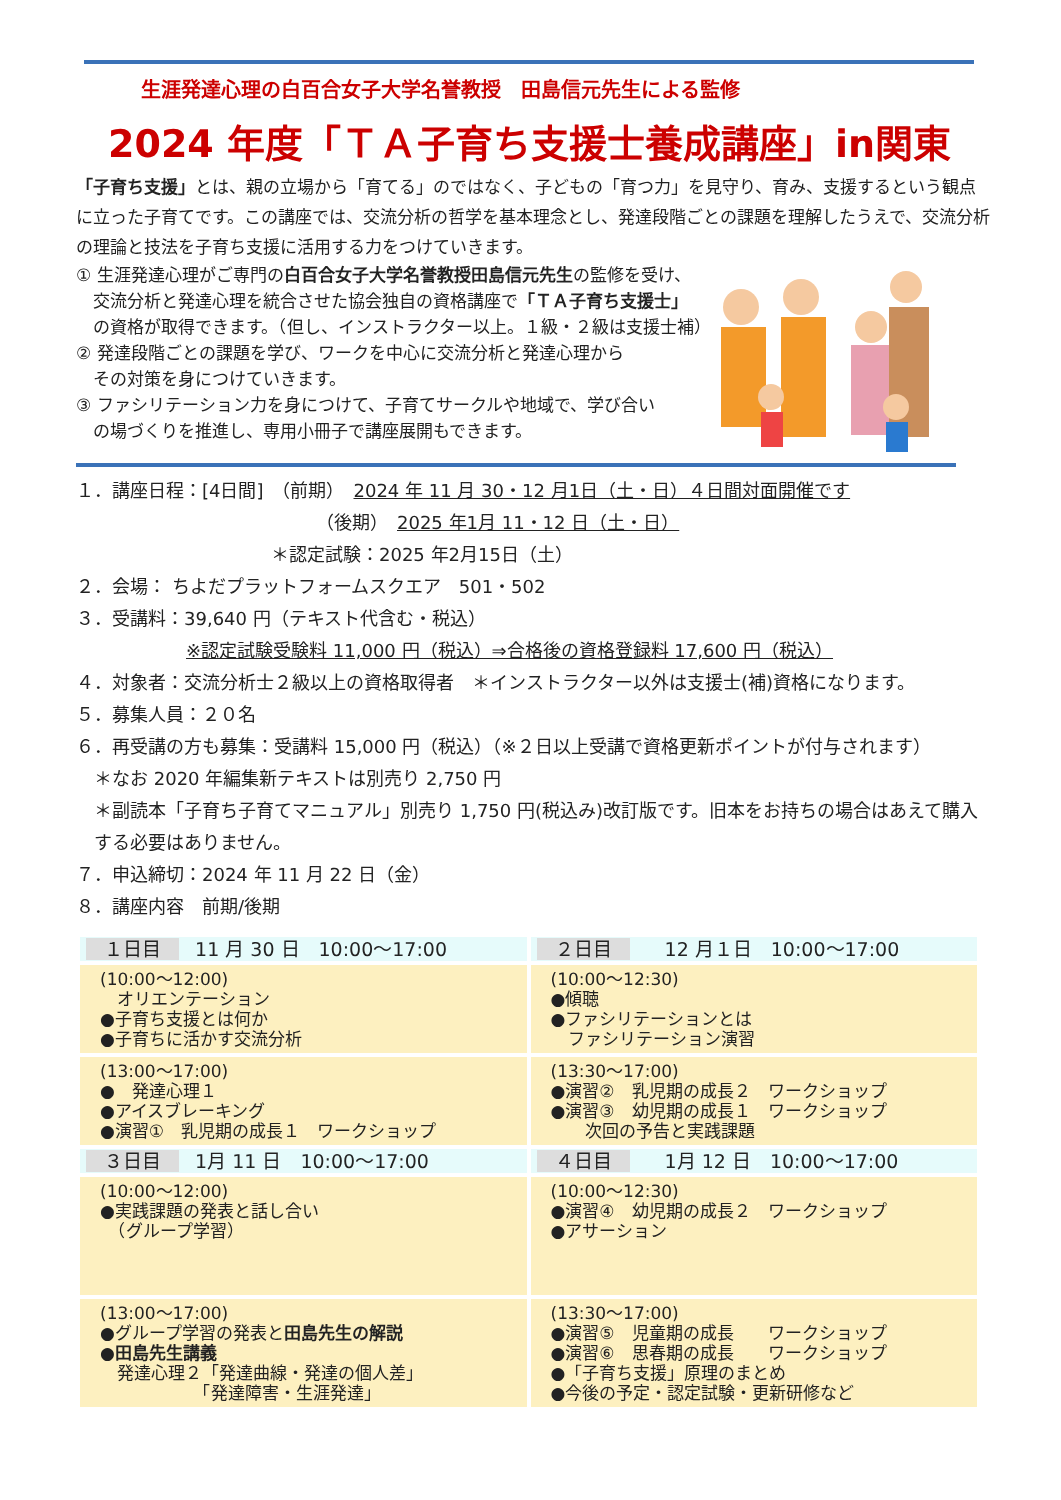生涯発達心理の白百合女子大学名誉教授　田島信元先生による監修
2024 年度「ＴＡ子育ち支援士養成講座」in関東
「子育ち支援」とは、親の立場から「育てる」のではなく、子どもの「育つ力」を見守り、育み、支援するという観点に立った子育てです。この講座では、交流分析の哲学を基本理念とし、発達段階ごとの課題を理解したうえで、交流分析の理論と技法を子育ち支援に活用する力をつけていきます。
① 生涯発達心理がご専門の白百合女子大学名誉教授田島信元先生の監修を受け、
　交流分析と発達心理を統合させた協会独自の資格講座で「ＴＡ子育ち支援士」
　の資格が取得できます。（但し、インストラクター以上。１級・２級は支援士補）
② 発達段階ごとの課題を学び、ワークを中心に交流分析と発達心理から
　その対策を身につけていきます。
③ ファシリテーション力を身につけて、子育てサークルや地域で、学び合い
　の場づくりを推進し、専用小冊子で講座展開もできます。
１．講座日程：[4日間]　（前期）　2024 年 11 月 30・12 月1日（土・日）４日間対面開催です
（後期）　2025 年1月 11・12 日（土・日）
＊認定試験：2025 年2月15日（土）
２．会場： ちよだプラットフォームスクエア　501・502
３．受講料：39,640 円（テキスト代含む・税込）
※認定試験受験料 11,000 円（税込）⇒合格後の資格登録料 17,600 円（税込）
４．対象者：交流分析士２級以上の資格取得者　＊インストラクター以外は支援士(補)資格になります。
５．募集人員：２０名
６．再受講の方も募集：受講料 15,000 円（税込）（※２日以上受講で資格更新ポイントが付与されます）
　＊なお 2020 年編集新テキストは別売り 2,750 円
　＊副読本「子育ち子育てマニュアル」別売り 1,750 円(税込み)改訂版です。旧本をお持ちの場合はあえて購入
　する必要はありません。
７．申込締切：2024 年 11 月 22 日（金）
８．講座内容　前期/後期
| １日目 11 月 30 日 10:00～17:00 | ２日目 12 月１日 10:00～17:00 |
| (10:00～12:00) オリエンテーション ●子育ち支援とは何か ●子育ちに活かす交流分析 | (10:00～12:30) ●傾聴 ●ファシリテーションとは ファシリテーション演習 |
| (13:00～17:00) ● 発達心理１ ●アイスブレーキング ●演習① 乳児期の成長１ ワークショップ | (13:30～17:00) ●演習② 乳児期の成長２ ワークショップ ●演習③ 幼児期の成長１ ワークショップ 次回の予告と実践課題 |
| ３日目 1月 11 日 10:00～17:00 | ４日目 1月 12 日 10:00～17:00 |
| (10:00～12:00) ●実践課題の発表と話し合い （グループ学習） | (10:00～12:30) ●演習④ 幼児期の成長２ ワークショップ ●アサーション |
| (13:00～17:00) ●グループ学習の発表と 田島先生の解説 ●田島先生講義 発達心理２「発達曲線・発達の個人差」 「発達障害・生涯発達」 | (13:30～17:00) ●演習⑤ 児童期の成長 ワークショップ ●演習⑥ 思春期の成長 ワークショップ ●「子育ち支援」原理のまとめ ●今後の予定・認定試験・更新研修など |